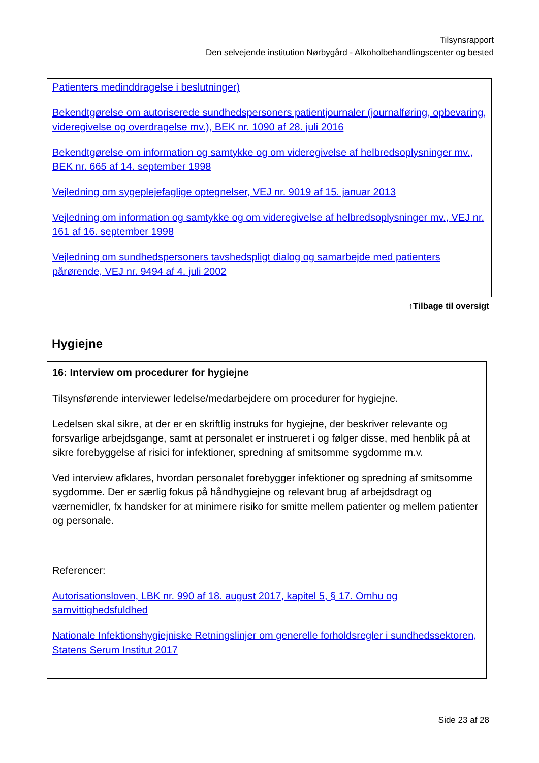Tilsynsrapport
Den selvejende institution Nørbygård - Alkoholbehandlingscenter og bested
Patienters medinddragelse i beslutninger)
Bekendtgørelse om autoriserede sundhedspersoners patientjournaler (journalføring, opbevaring, videregivelse og overdragelse mv.), BEK nr. 1090 af 28. juli 2016
Bekendtgørelse om information og samtykke og om videregivelse af helbredsoplysninger mv., BEK nr. 665 af 14. september 1998
Vejledning om sygeplejefaglige optegnelser, VEJ nr. 9019 af 15. januar 2013
Vejledning om information og samtykke og om videregivelse af helbredsoplysninger mv., VEJ nr. 161 af 16. september 1998
Vejledning om sundhedspersoners tavshedspligt dialog og samarbejde med patienters pårørende, VEJ nr. 9494 af 4. juli 2002
↑Tilbage til oversigt
Hygiejne
16: Interview om procedurer for hygiejne
Tilsynsførende interviewer ledelse/medarbejdere om procedurer for hygiejne.
Ledelsen skal sikre, at der er en skriftlig instruks for hygiejne, der beskriver relevante og forsvarlige arbejdsgange, samt at personalet er instrueret i og følger disse, med henblik på at sikre forebyggelse af risici for infektioner, spredning af smitsomme sygdomme m.v.
Ved interview afklares, hvordan personalet forebygger infektioner og spredning af smitsomme sygdomme. Der er særlig fokus på håndhygiejne og relevant brug af arbejdsdragt og værnemidler, fx handsker for at minimere risiko for smitte mellem patienter og mellem patienter og personale.
Referencer:
Autorisationsloven, LBK nr. 990 af 18. august 2017, kapitel 5, § 17. Omhu og samvittighedsfuldhed
Nationale Infektionshygiejniske Retningslinjer om generelle forholdsregler i sundhedssektoren, Statens Serum Institut 2017
Side 23 af 28